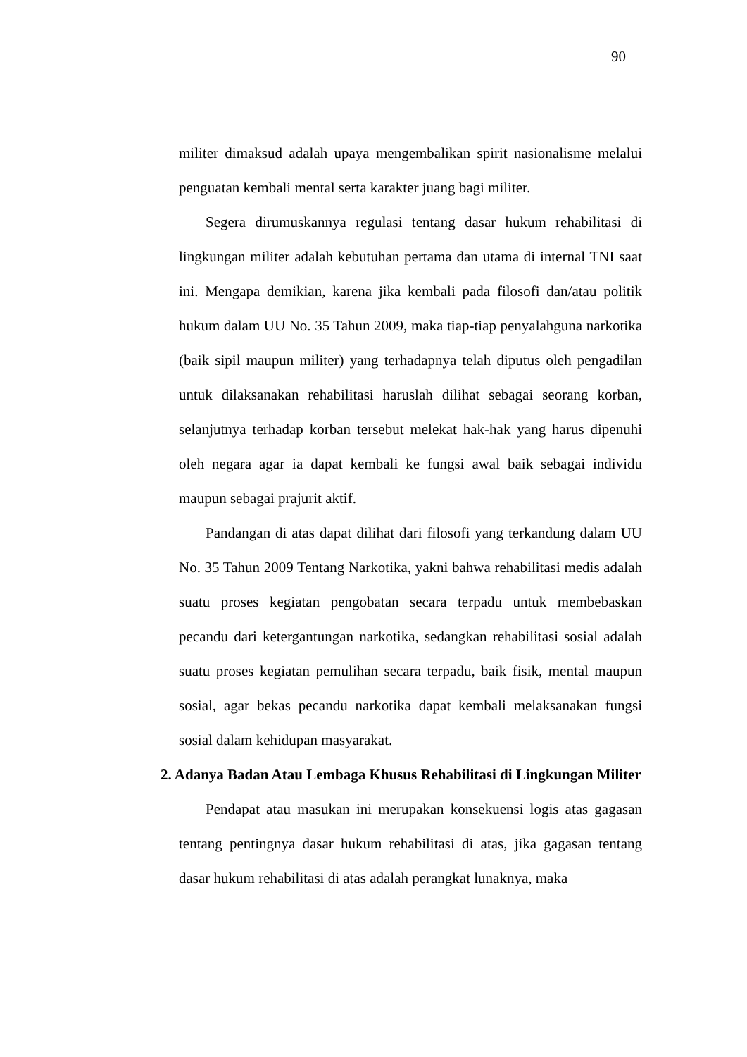90
militer dimaksud adalah upaya mengembalikan spirit nasionalisme melalui penguatan kembali mental serta karakter juang bagi militer.
Segera dirumuskannya regulasi tentang dasar hukum rehabilitasi di lingkungan militer adalah kebutuhan pertama dan utama di internal TNI saat ini. Mengapa demikian, karena jika kembali pada filosofi dan/atau politik hukum dalam UU No. 35 Tahun 2009, maka tiap-tiap penyalahguna narkotika (baik sipil maupun militer) yang terhadapnya telah diputus oleh pengadilan untuk dilaksanakan rehabilitasi haruslah dilihat sebagai seorang korban, selanjutnya terhadap korban tersebut melekat hak-hak yang harus dipenuhi oleh negara agar ia dapat kembali ke fungsi awal baik sebagai individu maupun sebagai prajurit aktif.
Pandangan di atas dapat dilihat dari filosofi yang terkandung dalam UU No. 35 Tahun 2009 Tentang Narkotika, yakni bahwa rehabilitasi medis adalah suatu proses kegiatan pengobatan secara terpadu untuk membebaskan pecandu dari ketergantungan narkotika, sedangkan rehabilitasi sosial adalah suatu proses kegiatan pemulihan secara terpadu, baik fisik, mental maupun sosial, agar bekas pecandu narkotika dapat kembali melaksanakan fungsi sosial dalam kehidupan masyarakat.
2. Adanya Badan Atau Lembaga Khusus Rehabilitasi di Lingkungan Militer
Pendapat atau masukan ini merupakan konsekuensi logis atas gagasan tentang pentingnya dasar hukum rehabilitasi di atas, jika gagasan tentang dasar hukum rehabilitasi di atas adalah perangkat lunaknya, maka